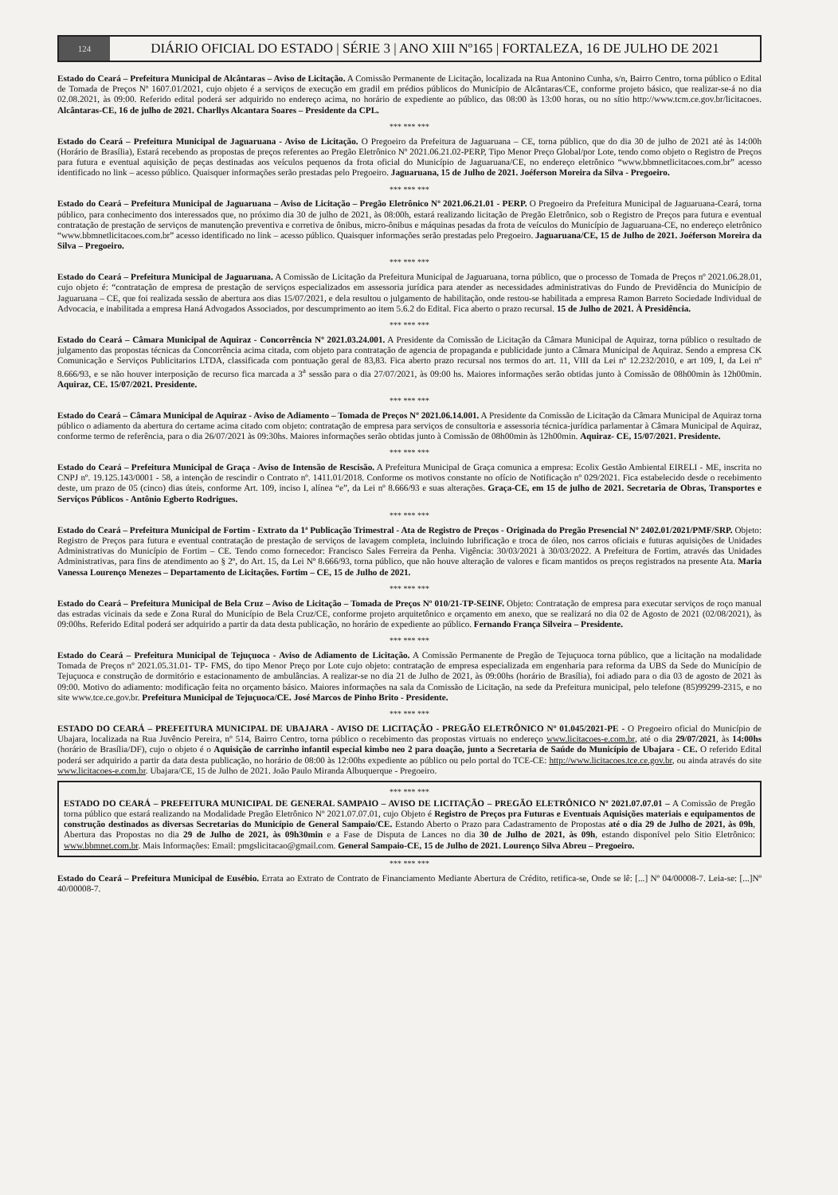124
DIÁRIO OFICIAL DO ESTADO | SÉRIE 3 | ANO XIII Nº165 | FORTALEZA, 16 DE JULHO DE 2021
Estado do Ceará – Prefeitura Municipal de Alcântaras – Aviso de Licitação. A Comissão Permanente de Licitação, localizada na Rua Antonino Cunha, s/n, Bairro Centro, torna público o Edital de Tomada de Preços Nº 1607.01/2021, cujo objeto é a serviços de execução em gradil em prédios públicos do Município de Alcântaras/CE, conforme projeto básico, que realizar-se-á no dia 02.08.2021, às 09:00. Referido edital poderá ser adquirido no endereço acima, no horário de expediente ao público, das 08:00 às 13:00 horas, ou no sítio http://www.tcm.ce.gov.br/licitacoes. Alcântaras-CE, 16 de julho de 2021. Charllys Alcantara Soares – Presidente da CPL.
*** *** ***
Estado do Ceará – Prefeitura Municipal de Jaguaruana - Aviso de Licitação. O Pregoeiro da Prefeitura de Jaguaruana – CE, torna público, que do dia 30 de julho de 2021 até às 14:00h (Horário de Brasília), Estará recebendo as propostas de preços referentes ao Pregão Eletrônico Nº 2021.06.21.02-PERP, Tipo Menor Preço Global/por Lote, tendo como objeto o Registro de Preços para futura e eventual aquisição de peças destinadas aos veículos pequenos da frota oficial do Município de Jaguaruana/CE, no endereço eletrônico “www.bbmnetlicitacoes.com.br” acesso identificado no link – acesso público. Quaisquer informações serão prestadas pelo Pregoeiro. Jaguaruana, 15 de Julho de 2021. Joéferson Moreira da Silva - Pregoeiro.
*** *** ***
Estado do Ceará – Prefeitura Municipal de Jaguaruana – Aviso de Licitação – Pregão Eletrônico Nº 2021.06.21.01 - PERP. O Pregoeiro da Prefeitura Municipal de Jaguaruana-Ceará, torna público, para conhecimento dos interessados que, no próximo dia 30 de julho de 2021, às 08:00h, estará realizando licitação de Pregão Eletrônico, sob o Registro de Preços para futura e eventual contratação de prestação de serviços de manutenção preventiva e corretiva de ônibus, micro-ônibus e máquinas pesadas da frota de veículos do Município de Jaguaruana-CE, no endereço eletrônico “www.bbmnetlicitacoes.com.br” acesso identificado no link – acesso público. Quaisquer informações serão prestadas pelo Pregoeiro. Jaguaruana/CE, 15 de Julho de 2021. Joéferson Moreira da Silva – Pregoeiro.
*** *** ***
Estado do Ceará – Prefeitura Municipal de Jaguaruana. A Comissão de Licitação da Prefeitura Municipal de Jaguaruana, torna público, que o processo de Tomada de Preços nº 2021.06.28.01, cujo objeto é: “contratação de empresa de prestação de serviços especializados em assessoria jurídica para atender as necessidades administrativas do Fundo de Previdência do Município de Jaguaruana – CE, que foi realizada sessão de abertura aos dias 15/07/2021, e dela resultou o julgamento de habilitação, onde restou-se habilitada a empresa Ramon Barreto Sociedade Individual de Advocacia, e inabilitada a empresa Haná Advogados Associados, por descumprimento ao item 5.6.2 do Edital. Fica aberto o prazo recursal. 15 de Julho de 2021. À Presidência.
*** *** ***
Estado do Ceará – Câmara Municipal de Aquiraz - Concorrência Nº 2021.03.24.001. A Presidente da Comissão de Licitação da Câmara Municipal de Aquiraz, torna público o resultado de julgamento das propostas técnicas da Concorrência acima citada, com objeto para contratação de agencia de propaganda e publicidade junto a Câmara Municipal de Aquiraz. Sendo a empresa CK Comunicação e Serviços Publicitarios LTDA, classificada com pontuação geral de 83,83. Fica aberto prazo recursal nos termos do art. 11, VIII da Lei nº 12.232/2010, e art 109, I, da Lei nº 8.666/93, e se não houver interposição de recurso fica marcada a 3<sup>a</sup> sessão para o dia 27/07/2021, às 09:00 hs. Maiores informações serão obtidas junto à Comissão de 08h00min às 12h00min. Aquiraz, CE. 15/07/2021. Presidente.
*** *** ***
Estado do Ceará – Câmara Municipal de Aquiraz - Aviso de Adiamento – Tomada de Preços Nº 2021.06.14.001. A Presidente da Comissão de Licitação da Câmara Municipal de Aquiraz torna público o adiamento da abertura do certame acima citado com objeto: contratação de empresa para serviços de consultoria e assessoria técnica-jurídica parlamentar à Câmara Municipal de Aquiraz, conforme termo de referência, para o dia 26/07/2021 às 09:30hs. Maiores informações serão obtidas junto à Comissão de 08h00min às 12h00min. Aquiraz- CE, 15/07/2021. Presidente.
*** *** ***
Estado do Ceará – Prefeitura Municipal de Graça - Aviso de Intensão de Rescisão. A Prefeitura Municipal de Graça comunica a empresa: Ecolix Gestão Ambiental EIRELI - ME, inscrita no CNPJ nº. 19.125.143/0001 - 58, a intenção de rescindir o Contrato nº. 1411.01/2018. Conforme os motivos constante no ofício de Notificação nº 029/2021. Fica estabelecido desde o recebimento deste, um prazo de 05 (cinco) dias úteis, conforme Art. 109, inciso I, alínea “e”, da Lei nº 8.666/93 e suas alterações. Graça-CE, em 15 de julho de 2021. Secretaria de Obras, Transportes e Serviços Públicos - Antônio Egberto Rodrigues.
*** *** ***
Estado do Ceará – Prefeitura Municipal de Fortim - Extrato da 1ª Publicação Trimestral - Ata de Registro de Preços - Originada do Pregão Presencial Nº 2402.01/2021/PMF/SRP. Objeto: Registro de Preços para futura e eventual contratação de prestação de serviços de lavagem completa, incluindo lubrificação e troca de óleo, nos carros oficiais e futuras aquisições de Unidades Administrativas do Município de Fortim – CE. Tendo como fornecedor: Francisco Sales Ferreira da Penha. Vigência: 30/03/2021 à 30/03/2022. A Prefeitura de Fortim, através das Unidades Administrativas, para fins de atendimento ao § 2º, do Art. 15, da Lei Nº 8.666/93, torna público, que não houve alteração de valores e ficam mantidos os preços registrados na presente Ata. Maria Vanessa Lourenço Menezes – Departamento de Licitações. Fortim – CE, 15 de Julho de 2021.
*** *** ***
Estado do Ceará – Prefeitura Municipal de Bela Cruz – Aviso de Licitação – Tomada de Preços Nº 010/21-TP-SEINF. Objeto: Contratação de empresa para executar serviços de roço manual das estradas vicinais da sede e Zona Rural do Município de Bela Cruz/CE, conforme projeto arquitetônico e orçamento em anexo, que se realizará no dia 02 de Agosto de 2021 (02/08/2021), às 09:00hs. Referido Edital poderá ser adquirido a partir da data desta publicação, no horário de expediente ao público. Fernando França Silveira – Presidente.
*** *** ***
Estado do Ceará – Prefeitura Municipal de Tejuçuoca - Aviso de Adiamento de Licitação. A Comissão Permanente de Pregão de Tejuçuoca torna público, que a licitação na modalidade Tomada de Preços nº 2021.05.31.01- TP- FMS, do tipo Menor Preço por Lote cujo objeto: contratação de empresa especializada em engenharia para reforma da UBS da Sede do Município de Tejuçuoca e construção de dormitório e estacionamento de ambulâncias. A realizar-se no dia 21 de Julho de 2021, às 09:00hs (horário de Brasília), foi adiado para o dia 03 de agosto de 2021 às 09:00. Motivo do adiamento: modificação feita no orçamento básico. Maiores informações na sala da Comissão de Licitação, na sede da Prefeitura municipal, pelo telefone (85)99299-2315, e no site www.tce.ce.gov.br. Prefeitura Municipal de Tejuçuoca/CE. José Marcos de Pinho Brito - Presidente.
*** *** ***
ESTADO DO CEARÁ – PREFEITURA MUNICIPAL DE UBAJARA - AVISO DE LICITAÇÃO - PREGÃO ELETRÔNICO Nº 01.045/2021-PE - O Pregoeiro oficial do Município de Ubajara, localizada na Rua Juvêncio Pereira, nº 514, Bairro Centro, torna público o recebimento das propostas virtuais no endereço www.licitacoes-e.com.br, até o dia 29/07/2021, às 14:00hs (horário de Brasília/DF), cujo o objeto é o Aquisição de carrinho infantil especial kimbo neo 2 para doação, junto a Secretaria de Saúde do Município de Ubajara - CE. O referido Edital poderá ser adquirido a partir da data desta publicação, no horário de 08:00 às 12:00hs expediente ao público ou pelo portal do TCE-CE: http://www.licitacoes.tce.ce.gov.br, ou ainda através do site www.licitacoes-e.com.br. Ubajara/CE, 15 de Julho de 2021. João Paulo Miranda Albuquerque - Pregoeiro.
*** *** ***
ESTADO DO CEARÁ – PREFEITURA MUNICIPAL DE GENERAL SAMPAIO – AVISO DE LICITAÇÃO – PREGÃO ELETRÔNICO Nº 2021.07.07.01 – A Comissão de Pregão torna público que estará realizando na Modalidade Pregão Eletrônico Nº 2021.07.07.01, cujo Objeto é Registro de Preços pra Futuras e Eventuais Aquisições materiais e equipamentos de construção destinados as diversas Secretarias do Município de General Sampaio/CE. Estando Aberto o Prazo para Cadastramento de Propostas até o dia 29 de Julho de 2021, às 09h, Abertura das Propostas no dia 29 de Julho de 2021, às 09h30min e a Fase de Disputa de Lances no dia 30 de Julho de 2021, às 09h, estando disponível pelo Sitio Eletrônico: www.bbmnet.com.br. Mais Informações: Email: pmgslicitacao@gmail.com. General Sampaio-CE, 15 de Julho de 2021. Lourenço Silva Abreu – Pregoeiro.
*** *** ***
Estado do Ceará – Prefeitura Municipal de Eusébio. Errata ao Extrato de Contrato de Financiamento Mediante Abertura de Crédito, retifica-se, Onde se lê: [...] Nº 04/00008-7. Leia-se: [...]Nº 40/00008-7.